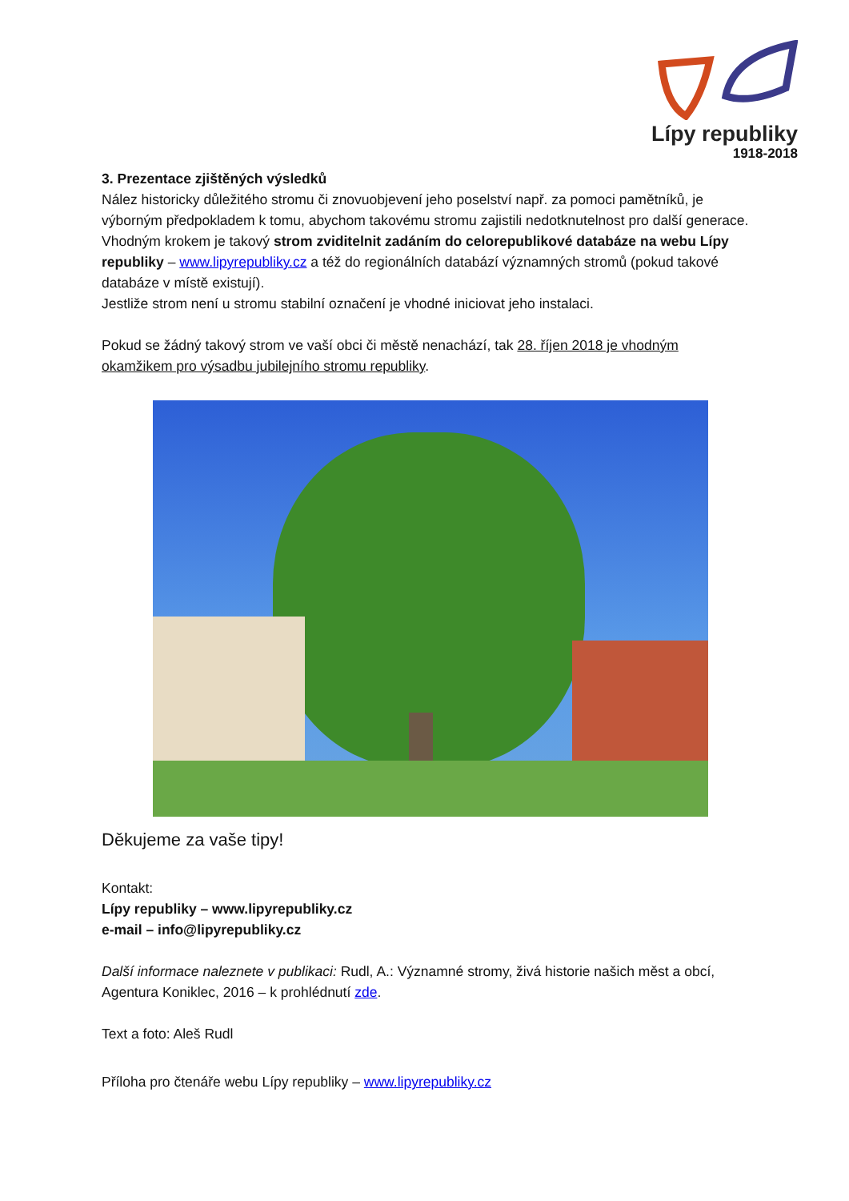Lípy republiky
1918-2018
3. Prezentace zjištěných výsledků
Nález historicky důležitého stromu či znovuobjevení jeho poselství např. za pomoci pamětníků, je výborným předpokladem k tomu, abychom takovému stromu zajistili nedotknutelnost pro další generace.
Vhodným krokem je takový strom zviditelnit zadáním do celorepublikové databáze na webu Lípy republiky – www.lipyrepubliky.cz a též do regionálních databází významných stromů (pokud takové databáze v místě existují).
Jestliže strom není u stromu stabilní označení je vhodné iniciovat jeho instalaci.
Pokud se žádný takový strom ve vaší obci či městě nenachází, tak 28. říjen 2018 je vhodným okamžikem pro výsadbu jubilejního stromu republiky.
Děkujeme za vaše tipy!
Kontakt:
Lípy republiky – www.lipyrepubliky.cz
e-mail – info@lipyrepubliky.cz
Další informace naleznete v publikaci: Rudl, A.: Významné stromy, živá historie našich měst a obcí, Agentura Koniklec, 2016 – k prohlédnutí zde.
Text a foto: Aleš Rudl
Příloha pro čtenáře webu Lípy republiky – www.lipyrepubliky.cz